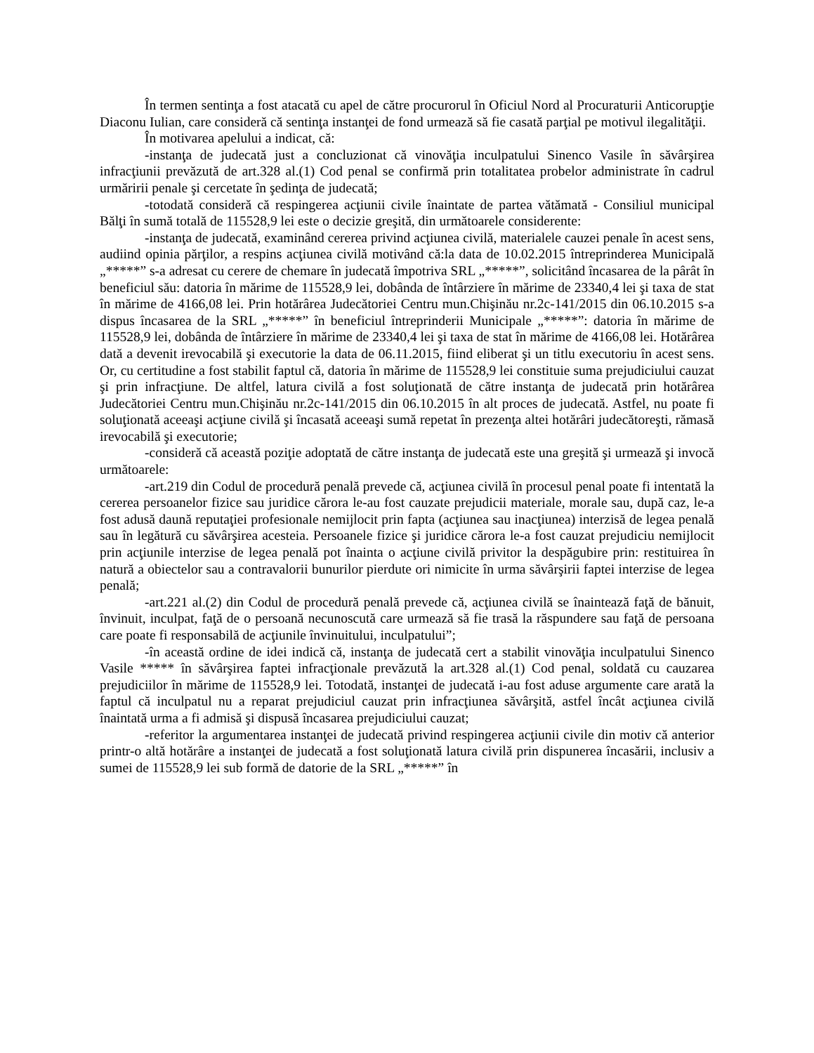În termen sentinţa a fost atacată cu apel de către procurorul în Oficiul Nord al Procuraturii Anticorupţie Diaconu Iulian, care consideră că sentinţa instanţei de fond urmează să fie casată parţial pe motivul ilegalităţii.
În motivarea apelului a indicat, că:
-instanţa de judecată just a concluzionat că vinovăţia inculpatului Sinenco Vasile în săvârşirea infracţiunii prevăzută de art.328 al.(1) Cod penal se confirmă prin totalitatea probelor administrate în cadrul urmăririi penale şi cercetate în şedinţa de judecată;
-totodată consideră că respingerea acţiunii civile înaintate de partea vătămată - Consiliul municipal Bălţi în sumă totală de 115528,9 lei este o decizie greşită, din următoarele considerente:
-instanţa de judecată, examinând cererea privind acţiunea civilă, materialele cauzei penale în acest sens, audiind opinia părţilor, a respins acţiunea civilă motivând că:la data de 10.02.2015 întreprinderea Municipală „*****” s-a adresat cu cerere de chemare în judecată împotriva SRL „*****”, solicitând încasarea de la pârât în beneficiul său: datoria în mărime de 115528,9 lei, dobânda de întârziere în mărime de 23340,4 lei şi taxa de stat în mărime de 4166,08 lei. Prin hotărârea Judecătoriei Centru mun.Chişinău nr.2c-141/2015 din 06.10.2015 s-a dispus încasarea de la SRL „*****” în beneficiul întreprinderii Municipale „*****”: datoria în mărime de 115528,9 lei, dobânda de întârziere în mărime de 23340,4 lei şi taxa de stat în mărime de 4166,08 lei. Hotărârea dată a devenit irevocabilă şi executorie la data de 06.11.2015, fiind eliberat şi un titlu executoriu în acest sens. Or, cu certitudine a fost stabilit faptul că, datoria în mărime de 115528,9 lei constituie suma prejudiciului cauzat şi prin infracţiune. De altfel, latura civilă a fost soluţionată de către instanţa de judecată prin hotărârea Judecătoriei Centru mun.Chişinău nr.2c-141/2015 din 06.10.2015 în alt proces de judecată. Astfel, nu poate fi soluţionată aceeaşi acţiune civilă şi încasată aceeaşi sumă repetat în prezenţa altei hotărâri judecătoreşti, rămasă irevocabilă şi executorie;
-consideră că această poziţie adoptată de către instanţa de judecată este una greşită şi urmează şi invocă următoarele:
-art.219 din Codul de procedură penală prevede că, acţiunea civilă în procesul penal poate fi intentată la cererea persoanelor fizice sau juridice cărora le-au fost cauzate prejudicii materiale, morale sau, după caz, le-a fost adusă daună reputaţiei profesionale nemijlocit prin fapta (acţiunea sau inacţiunea) interzisă de legea penală sau în legătură cu săvârşirea acesteia. Persoanele fizice şi juridice cărora le-a fost cauzat prejudiciu nemijlocit prin acţiunile interzise de legea penală pot înainta o acţiune civilă privitor la despăgubire prin: restituirea în natură a obiectelor sau a contravalorii bunurilor pierdute ori nimicite în urma săvârşirii faptei interzise de legea penală;
-art.221 al.(2) din Codul de procedură penală prevede că, acţiunea civilă se înaintează faţă de bănuit, învinuit, inculpat, faţă de o persoană necunoscută care urmează să fie trasă la răspundere sau faţă de persoana care poate fi responsabilă de acţiunile învinuitului, inculpatului”;
-în această ordine de idei indică că, instanţa de judecată cert a stabilit vinovăţia inculpatului Sinenco Vasile ***** în săvârşirea faptei infracţionale prevăzută la art.328 al.(1) Cod penal, soldată cu cauzarea prejudiciilor în mărime de 115528,9 lei. Totodată, instanţei de judecată i-au fost aduse argumente care arată la faptul că inculpatul nu a reparat prejudiciul cauzat prin infracţiunea săvârşită, astfel încât acţiunea civilă înaintată urma a fi admisă şi dispusă încasarea prejudiciului cauzat;
-referitor la argumentarea instanţei de judecată privind respingerea acţiunii civile din motiv că anterior printr-o altă hotărâre a instanţei de judecată a fost soluţionată latura civilă prin dispunerea încasării, inclusiv a sumei de 115528,9 lei sub formă de datorie de la SRL „*****” în